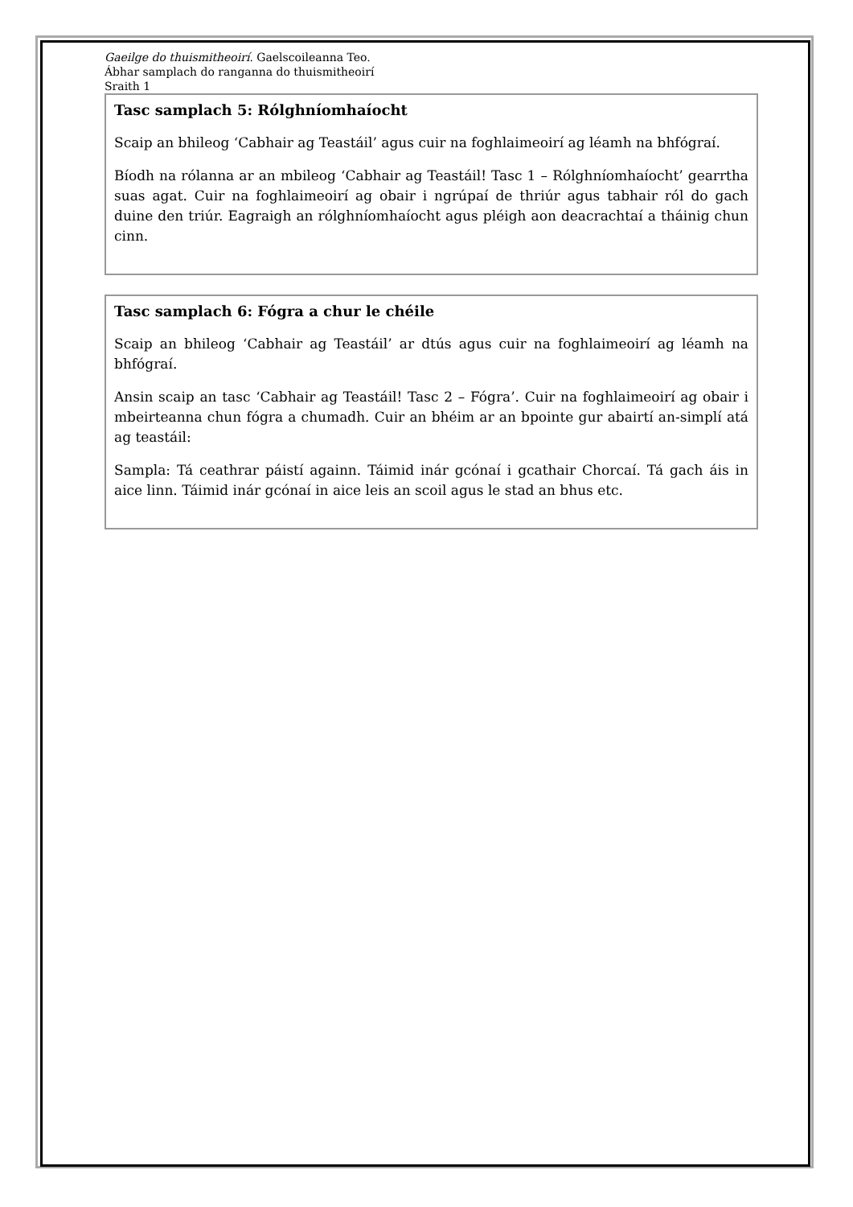Gaeilge do thuismitheoirí. Gaelscoileanna Teo.
Ábhar samplach do ranganna do thuismitheoirí
Sraith 1
Tasc samplach 5: Rólghníomhaíocht
Scaip an bhileog ‘Cabhair ag Teastáil’ agus cuir na foghlaimeoirí ag léamh na bhfógraí.
Bíodh na rólanna ar an mbileog ‘Cabhair ag Teastáil! Tasc 1 – Rólghníomhaíocht’ gearrtha suas agat. Cuir na foghlaimeoirí ag obair i ngrúpaí de thriúr agus tabhair ról do gach duine den triúr. Eagraigh an rólghníomhaíocht agus pléigh aon deacrachtaí a tháinig chun cinn.
Tasc samplach 6: Fógra a chur le chéile
Scaip an bhileog ‘Cabhair ag Teastáil’ ar dtús agus cuir na foghlaimeoirí ag léamh na bhfógraí.
Ansin scaip an tasc ‘Cabhair ag Teastáil! Tasc 2 – Fógra’. Cuir na foghlaimeoirí ag obair i mbeirteanna chun fógra a chumadh. Cuir an bhéim ar an bpointe gur abairtí an-simplí atá ag teastáil:
Sampla: Tá ceathrar páistí againn. Táimid inár gcónaí i gcathair Chorcaí. Tá gach áis in aice linn. Táimid inár gcónaí in aice leis an scoil agus le stad an bhus etc.